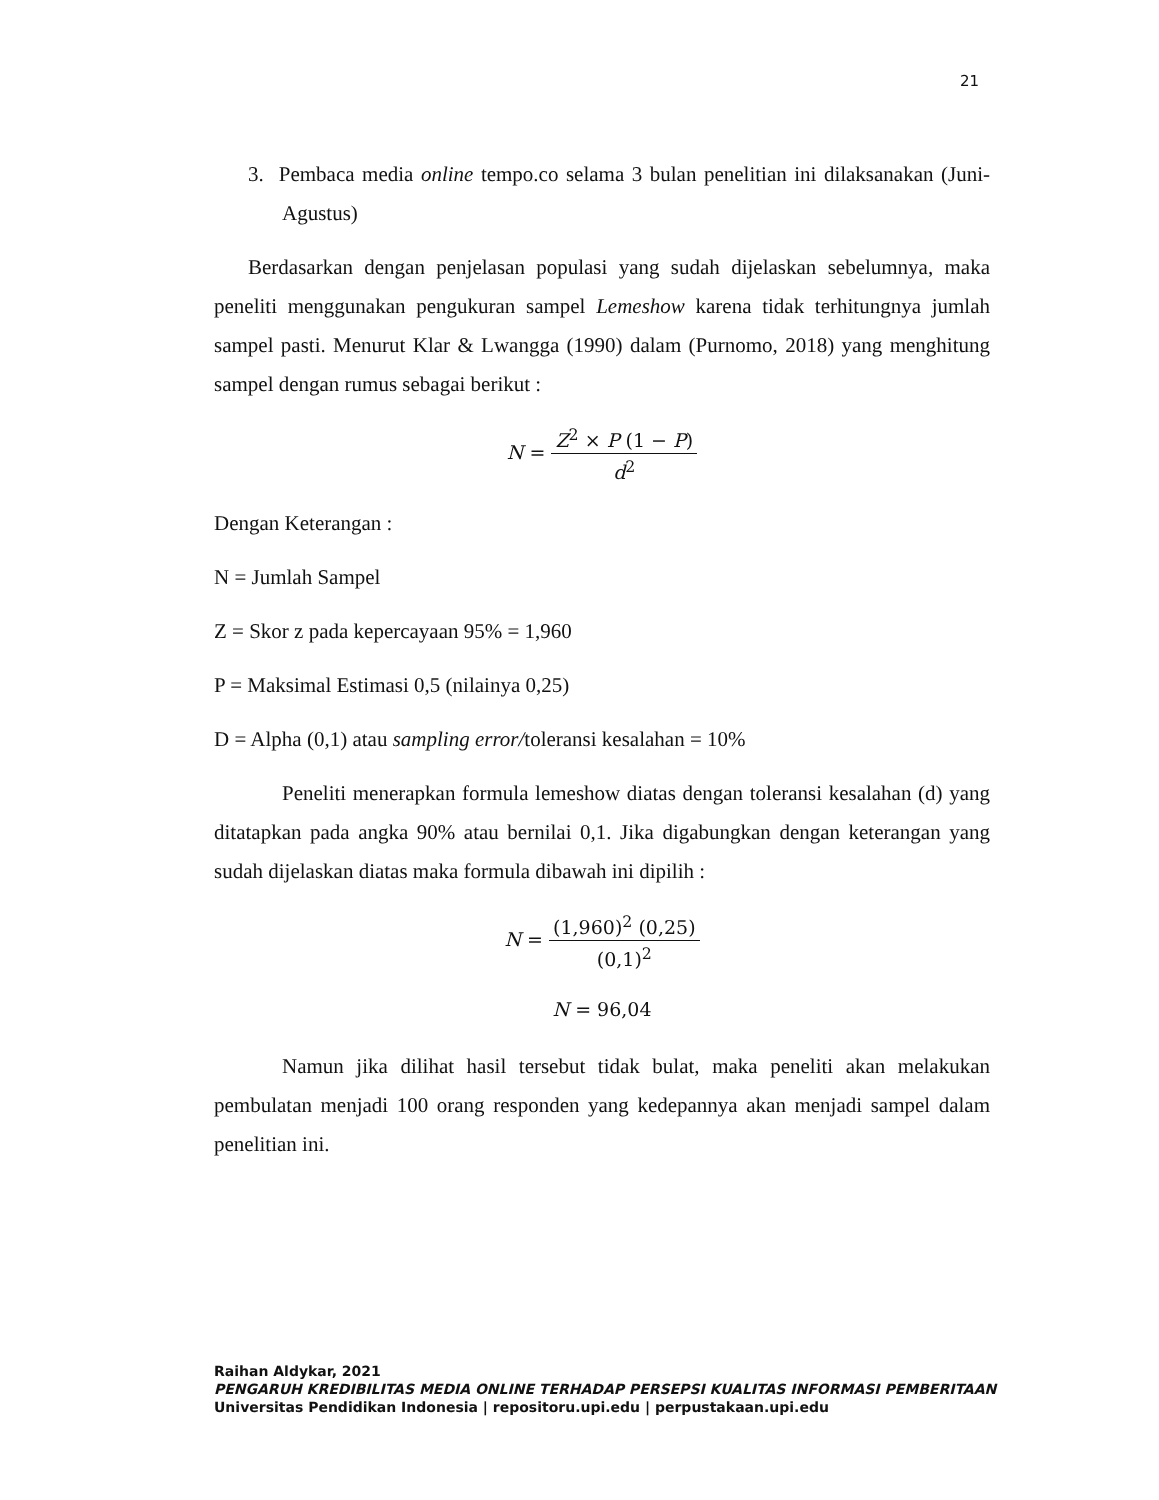21
3. Pembaca media online tempo.co selama 3 bulan penelitian ini dilaksanakan (Juni-Agustus)
Berdasarkan dengan penjelasan populasi yang sudah dijelaskan sebelumnya, maka peneliti menggunakan pengukuran sampel Lemeshow karena tidak terhitungnya jumlah sampel pasti. Menurut Klar & Lwangga (1990) dalam (Purnomo, 2018) yang menghitung sampel dengan rumus sebagai berikut :
N = Z<sup>2</sup> × P (1 − P) d<sup>2</sup>
Dengan Keterangan :
N = Jumlah Sampel
Z = Skor z pada kepercayaan 95% = 1,960
P = Maksimal Estimasi 0,5 (nilainya 0,25)
D = Alpha (0,1) atau sampling error/toleransi kesalahan = 10%
Peneliti menerapkan formula lemeshow diatas dengan toleransi kesalahan (d) yang ditatapkan pada angka 90% atau bernilai 0,1. Jika digabungkan dengan keterangan yang sudah dijelaskan diatas maka formula dibawah ini dipilih :
N = (1,960)<sup>2</sup> (0,25) (0,1)<sup>2</sup>
N = 96,04
Namun jika dilihat hasil tersebut tidak bulat, maka peneliti akan melakukan pembulatan menjadi 100 orang responden yang kedepannya akan menjadi sampel dalam penelitian ini.
Raihan Aldykar, 2021
PENGARUH KREDIBILITAS MEDIA ONLINE TERHADAP PERSEPSI KUALITAS INFORMASI PEMBERITAAN
Universitas Pendidikan Indonesia | repositoru.upi.edu | perpustakaan.upi.edu